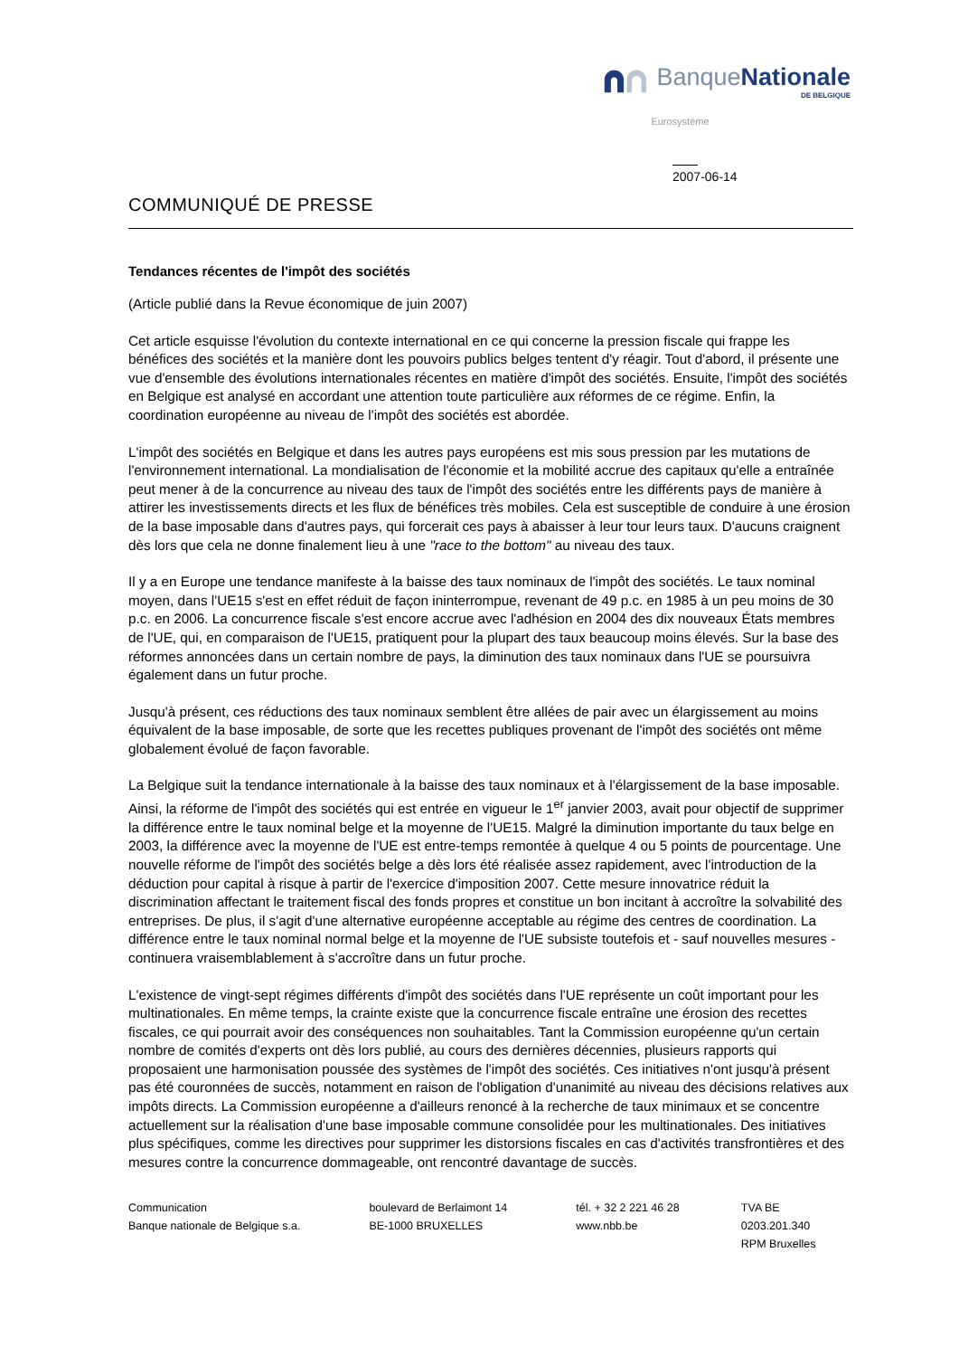BanqueNationale
DE BELGIQUE
Eurosystème
2007-06-14
COMMUNIQUÉ DE PRESSE
Tendances récentes de l'impôt des sociétés
(Article publié dans la Revue économique de juin 2007)
Cet article esquisse l'évolution du contexte international en ce qui concerne la pression fiscale qui frappe les bénéfices des sociétés et la manière dont les pouvoirs publics belges tentent d'y réagir. Tout d'abord, il présente une vue d'ensemble des évolutions internationales récentes en matière d'impôt des sociétés. Ensuite, l'impôt des sociétés en Belgique est analysé en accordant une attention toute particulière aux réformes de ce régime. Enfin, la coordination européenne au niveau de l'impôt des sociétés est abordée.
L'impôt des sociétés en Belgique et dans les autres pays européens est mis sous pression par les mutations de l'environnement international. La mondialisation de l'économie et la mobilité accrue des capitaux qu'elle a entraînée peut mener à de la concurrence au niveau des taux de l'impôt des sociétés entre les différents pays de manière à attirer les investissements directs et les flux de bénéfices très mobiles. Cela est susceptible de conduire à une érosion de la base imposable dans d'autres pays, qui forcerait ces pays à abaisser à leur tour leurs taux. D'aucuns craignent dès lors que cela ne donne finalement lieu à une "race to the bottom" au niveau des taux.
Il y a en Europe une tendance manifeste à la baisse des taux nominaux de l'impôt des sociétés. Le taux nominal moyen, dans l'UE15 s'est en effet réduit de façon ininterrompue, revenant de 49 p.c. en 1985 à un peu moins de 30 p.c. en 2006. La concurrence fiscale s'est encore accrue avec l'adhésion en 2004 des dix nouveaux États membres de l'UE, qui, en comparaison de l'UE15, pratiquent pour la plupart des taux beaucoup moins élevés. Sur la base des réformes annoncées dans un certain nombre de pays, la diminution des taux nominaux dans l'UE se poursuivra également dans un futur proche.
Jusqu'à présent, ces réductions des taux nominaux semblent être allées de pair avec un élargissement au moins équivalent de la base imposable, de sorte que les recettes publiques provenant de l'impôt des sociétés ont même globalement évolué de façon favorable.
La Belgique suit la tendance internationale à la baisse des taux nominaux et à l'élargissement de la base imposable. Ainsi, la réforme de l'impôt des sociétés qui est entrée en vigueur le 1<sup>er</sup> janvier 2003, avait pour objectif de supprimer la différence entre le taux nominal belge et la moyenne de l'UE15. Malgré la diminution importante du taux belge en 2003, la différence avec la moyenne de l'UE est entre-temps remontée à quelque 4 ou 5 points de pourcentage. Une nouvelle réforme de l'impôt des sociétés belge a dès lors été réalisée assez rapidement, avec l'introduction de la déduction pour capital à risque à partir de l'exercice d'imposition 2007. Cette mesure innovatrice réduit la discrimination affectant le traitement fiscal des fonds propres et constitue un bon incitant à accroître la solvabilité des entreprises. De plus, il s'agit d'une alternative européenne acceptable au régime des centres de coordination. La différence entre le taux nominal normal belge et la moyenne de l'UE subsiste toutefois et - sauf nouvelles mesures - continuera vraisemblablement à s'accroître dans un futur proche.
L'existence de vingt-sept régimes différents d'impôt des sociétés dans l'UE représente un coût important pour les multinationales. En même temps, la crainte existe que la concurrence fiscale entraîne une érosion des recettes fiscales, ce qui pourrait avoir des conséquences non souhaitables. Tant la Commission européenne qu'un certain nombre de comités d'experts ont dès lors publié, au cours des dernières décennies, plusieurs rapports qui proposaient une harmonisation poussée des systèmes de l'impôt des sociétés. Ces initiatives n'ont jusqu'à présent pas été couronnées de succès, notamment en raison de l'obligation d'unanimité au niveau des décisions relatives aux impôts directs. La Commission européenne a d'ailleurs renoncé à la recherche de taux minimaux et se concentre actuellement sur la réalisation d'une base imposable commune consolidée pour les multinationales. Des initiatives plus spécifiques, comme les directives pour supprimer les distorsions fiscales en cas d'activités transfrontières et des mesures contre la concurrence dommageable, ont rencontré davantage de succès.
Communication
Banque nationale de Belgique s.a.
boulevard de Berlaimont 14
BE-1000 BRUXELLES
tél. + 32 2 221 46 28
www.nbb.be
TVA BE 0203.201.340
RPM Bruxelles